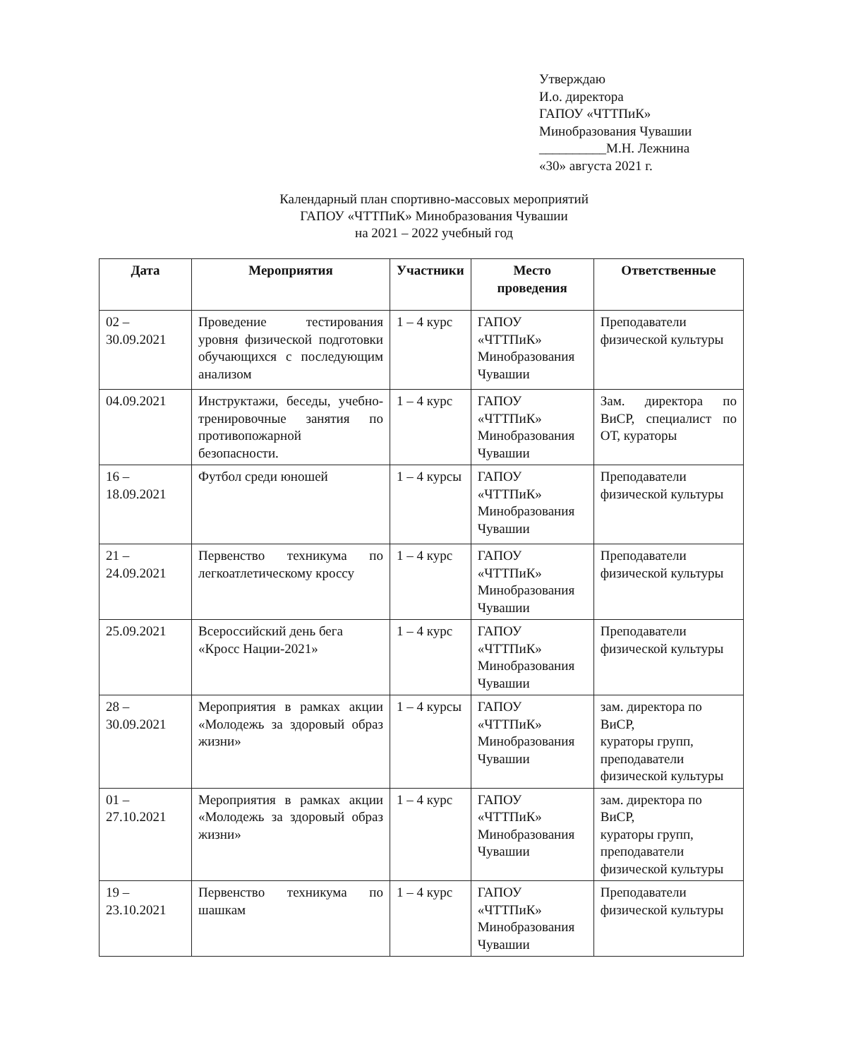Утверждаю
И.о. директора
ГАПОУ «ЧТТПиК»
Минобразования Чувашии
__________М.Н. Лежнина
«30» августа 2021 г.
Календарный план спортивно-массовых мероприятий
ГАПОУ «ЧТТПиК» Минобразования Чувашии
на 2021 – 2022 учебный год
| Дата | Мероприятия | Участники | Место проведения | Ответственные |
| --- | --- | --- | --- | --- |
| 02 – 30.09.2021 | Проведение тестирования уровня физической подготовки обучающихся с последующим анализом | 1 – 4 курс | ГАПОУ «ЧТТПиК» Минобразования Чувашии | Преподаватели физической культуры |
| 04.09.2021 | Инструктажи, беседы, учебно-тренировочные занятия по противопожарной безопасности. | 1 – 4 курс | ГАПОУ «ЧТТПиК» Минобразования Чувашии | Зам. директора по ВиСР, специалист по ОТ, кураторы |
| 16 – 18.09.2021 | Футбол среди юношей | 1 – 4 курсы | ГАПОУ «ЧТТПиК» Минобразования Чувашии | Преподаватели физической культуры |
| 21 – 24.09.2021 | Первенство техникума по легкоатлетическому кроссу | 1 – 4 курс | ГАПОУ «ЧТТПиК» Минобразования Чувашии | Преподаватели физической культуры |
| 25.09.2021 | Всероссийский день бега «Кросс Нации-2021» | 1 – 4 курс | ГАПОУ «ЧТТПиК» Минобразования Чувашии | Преподаватели физической культуры |
| 28 – 30.09.2021 | Мероприятия в рамках акции «Молодежь за здоровый образ жизни» | 1 – 4 курсы | ГАПОУ «ЧТТПиК» Минобразования Чувашии | зам. директора по ВиСР, кураторы групп, преподаватели физической культуры |
| 01 – 27.10.2021 | Мероприятия в рамках акции «Молодежь за здоровый образ жизни» | 1 – 4 курс | ГАПОУ «ЧТТПиК» Минобразования Чувашии | зам. директора по ВиСР, кураторы групп, преподаватели физической культуры |
| 19 – 23.10.2021 | Первенство техникума по шашкам | 1 – 4 курс | ГАПОУ «ЧТТПиК» Минобразования Чувашии | Преподаватели физической культуры |